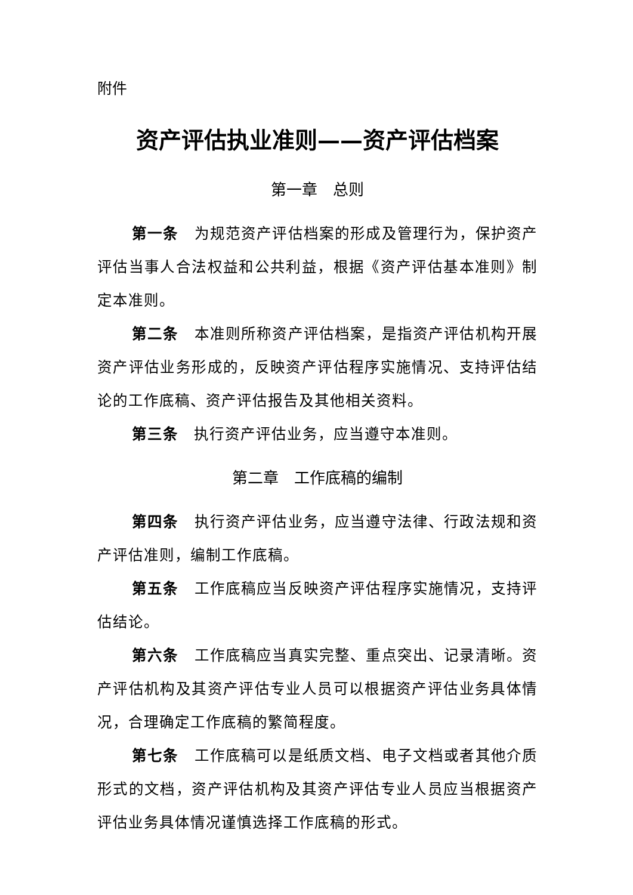附件
资产评估执业准则——资产评估档案
第一章　总则
第一条　为规范资产评估档案的形成及管理行为，保护资产评估当事人合法权益和公共利益，根据《资产评估基本准则》制定本准则。
第二条　本准则所称资产评估档案，是指资产评估机构开展资产评估业务形成的，反映资产评估程序实施情况、支持评估结论的工作底稿、资产评估报告及其他相关资料。
第三条　执行资产评估业务，应当遵守本准则。
第二章　工作底稿的编制
第四条　执行资产评估业务，应当遵守法律、行政法规和资产评估准则，编制工作底稿。
第五条　工作底稿应当反映资产评估程序实施情况，支持评估结论。
第六条　工作底稿应当真实完整、重点突出、记录清晰。资产评估机构及其资产评估专业人员可以根据资产评估业务具体情况，合理确定工作底稿的繁简程度。
第七条　工作底稿可以是纸质文档、电子文档或者其他介质形式的文档，资产评估机构及其资产评估专业人员应当根据资产评估业务具体情况谨慎选择工作底稿的形式。